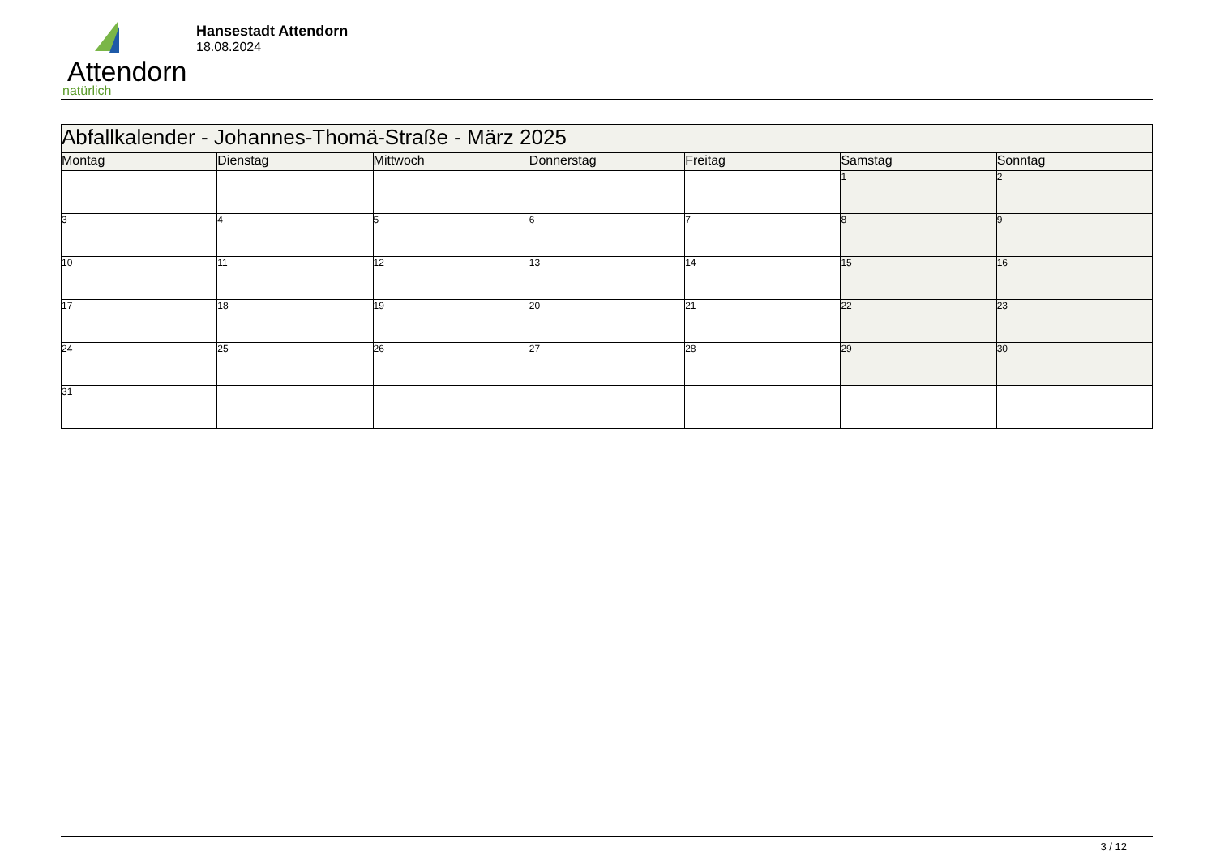Attendorn
natürlich
Hansestadt Attendorn
18.08.2024
| Abfallkalender - Johannes-Thomä-Straße - März 2025 | | | | | | |
| --- | --- | --- | --- | --- | --- | --- |
| Montag | Dienstag | Mittwoch | Donnerstag | Freitag | Samstag | Sonntag |
| | | | | | 1 | 2 |
| 3 | 4 | 5 | 6 | 7 | 8 | 9 |
| 10 | 11 | 12 | 13 | 14 | 15 | 16 |
| 17 | 18 | 19 | 20 | 21 | 22 | 23 |
| 24 | 25 | 26 | 27 | 28 | 29 | 30 |
| 31 | | | | | | |
3 / 12